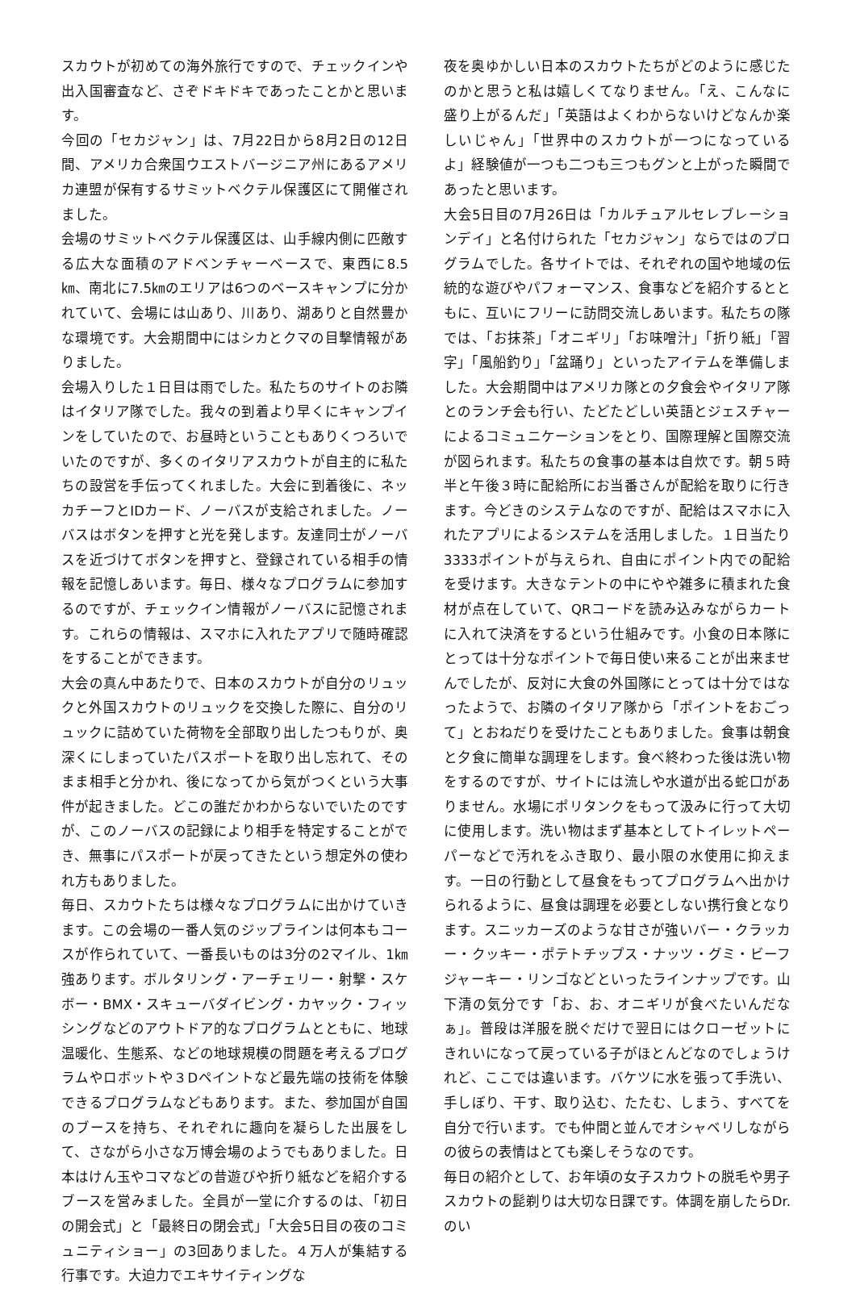スカウトが初めての海外旅行ですので、チェックインや出入国審査など、さぞドキドキであったことかと思います。
今回の「セカジャン」は、7月22日から8月2日の12日間、アメリカ合衆国ウエストバージニア州にあるアメリカ連盟が保有するサミットベクテル保護区にて開催されました。
会場のサミットベクテル保護区は、山手線内側に匹敵する広大な面積のアドベンチャーベースで、東西に8.5㎞、南北に7.5㎞のエリアは6つのベースキャンプに分かれていて、会場には山あり、川あり、湖ありと自然豊かな環境です。大会期間中にはシカとクマの目撃情報がありました。
会場入りした１日目は雨でした。私たちのサイトのお隣はイタリア隊でした。我々の到着より早くにキャンプインをしていたので、お昼時ということもありくつろいでいたのですが、多くのイタリアスカウトが自主的に私たちの設営を手伝ってくれました。大会に到着後に、ネッカチーフとIDカード、ノーバスが支給されました。ノーバスはボタンを押すと光を発します。友達同士がノーバスを近づけてボタンを押すと、登録されている相手の情報を記憶しあいます。毎日、様々なプログラムに参加するのですが、チェックイン情報がノーバスに記憶されます。これらの情報は、スマホに入れたアプリで随時確認をすることができます。
大会の真ん中あたりで、日本のスカウトが自分のリュックと外国スカウトのリュックを交換した際に、自分のリュックに詰めていた荷物を全部取り出したつもりが、奥深くにしまっていたパスポートを取り出し忘れて、そのまま相手と分かれ、後になってから気がつくという大事件が起きました。どこの誰だかわからないでいたのですが、このノーバスの記録により相手を特定することができ、無事にパスポートが戻ってきたという想定外の使われ方もありました。
毎日、スカウトたちは様々なプログラムに出かけていきます。この会場の一番人気のジップラインは何本もコースが作られていて、一番長いものは3分の2マイル、1㎞強あります。ボルタリング・アーチェリー・射撃・スケボー・BMX・スキューバダイビング・カヤック・フィッシングなどのアウトドア的なプログラムとともに、地球温暖化、生態系、などの地球規模の問題を考えるプログラムやロボットや３Dペイントなど最先端の技術を体験できるプログラムなどもあります。また、参加国が自国のブースを持ち、それぞれに趣向を凝らした出展をして、さながら小さな万博会場のようでもありました。日本はけん玉やコマなどの昔遊びや折り紙などを紹介するブースを営みました。全員が一堂に介するのは、「初日の開会式」と「最終日の閉会式」「大会5日目の夜のコミュニティショー」の3回ありました。４万人が集結する行事です。大迫力でエキサイティングな
夜を奥ゆかしい日本のスカウトたちがどのように感じたのかと思うと私は嬉しくてなりません。「え、こんなに盛り上がるんだ」「英語はよくわからないけどなんか楽しいじゃん」「世界中のスカウトが一つになっているよ」経験値が一つも二つも三つもグンと上がった瞬間であったと思います。
大会5日目の7月26日は「カルチュアルセレブレーションデイ」と名付けられた「セカジャン」ならではのプログラムでした。各サイトでは、それぞれの国や地域の伝統的な遊びやパフォーマンス、食事などを紹介するとともに、互いにフリーに訪問交流しあいます。私たちの隊では、「お抹茶」「オニギリ」「お味噌汁」「折り紙」「習字」「風船釣り」「盆踊り」といったアイテムを準備しました。大会期間中はアメリカ隊との夕食会やイタリア隊とのランチ会も行い、たどたどしい英語とジェスチャーによるコミュニケーションをとり、国際理解と国際交流が図られます。私たちの食事の基本は自炊です。朝５時半と午後３時に配給所にお当番さんが配給を取りに行きます。今どきのシステムなのですが、配給はスマホに入れたアプリによるシステムを活用しました。１日当たり3333ポイントが与えられ、自由にポイント内での配給を受けます。大きなテントの中にやや雑多に積まれた食材が点在していて、QRコードを読み込みながらカートに入れて決済をするという仕組みです。小食の日本隊にとっては十分なポイントで毎日使い来ることが出来ませんでしたが、反対に大食の外国隊にとっては十分ではなったようで、お隣のイタリア隊から「ポイントをおごって」とおねだりを受けたこともありました。食事は朝食と夕食に簡単な調理をします。食べ終わった後は洗い物をするのですが、サイトには流しや水道が出る蛇口がありません。水場にポリタンクをもって汲みに行って大切に使用します。洗い物はまず基本としてトイレットペーパーなどで汚れをふき取り、最小限の水使用に抑えます。一日の行動として昼食をもってプログラムへ出かけられるように、昼食は調理を必要としない携行食となります。スニッカーズのような甘さが強いバー・クラッカー・クッキー・ポテトチップス・ナッツ・グミ・ビーフジャーキー・リンゴなどといったラインナップです。山下清の気分です「お、お、オニギリが食べたいんだなぁ」。普段は洋服を脱ぐだけで翌日にはクローゼットにきれいになって戻っている子がほとんどなのでしょうけれど、ここでは違います。バケツに水を張って手洗い、手しぼり、干す、取り込む、たたむ、しまう、すべてを自分で行います。でも仲間と並んでオシャベリしながらの彼らの表情はとても楽しそうなのです。
毎日の紹介として、お年頃の女子スカウトの脱毛や男子スカウトの髭剃りは大切な日課です。体調を崩したらDr.のい